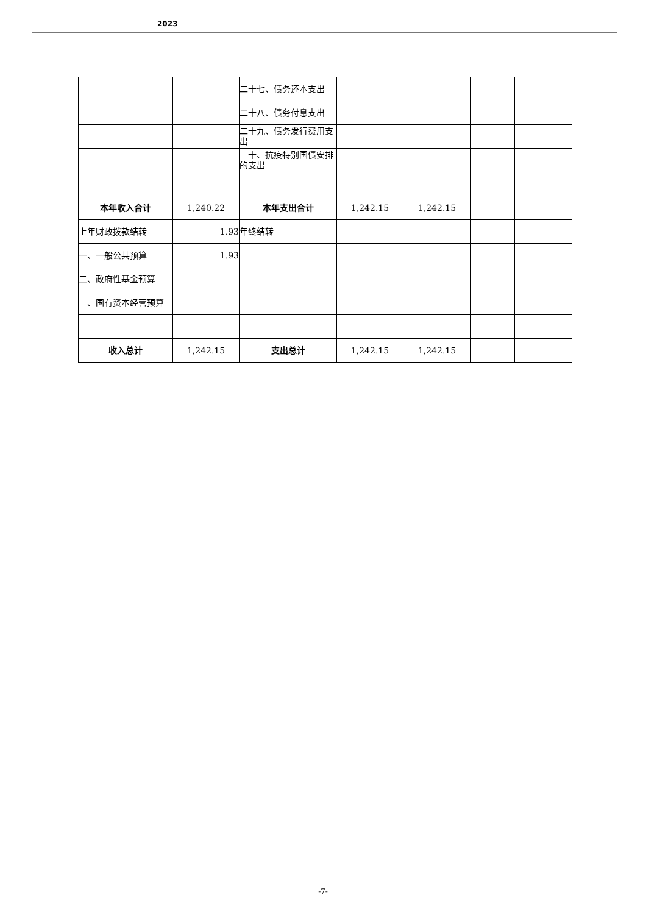2023
| | | 二十七、债务还本支出 | | | | |
| | | 二十八、债务付息支出 | | | | |
| | | 二十九、债务发行费用支出 | | | | |
| | | 三十、抗疫特别国债安排的支出 | | | | |
| 本年收入合计 | 1,240.22 | 本年支出合计 | 1,242.15 | 1,242.15 | | |
| 上年财政拨款结转 | 1.93 | 年终结转 | | | | |
| 一、一般公共预算 | 1.93 | | | | | |
| 二、政府性基金预算 | | | | | | |
| 三、国有资本经营预算 | | | | | | |
| 收入总计 | 1,242.15 | 支出总计 | 1,242.15 | 1,242.15 | | |
-7-